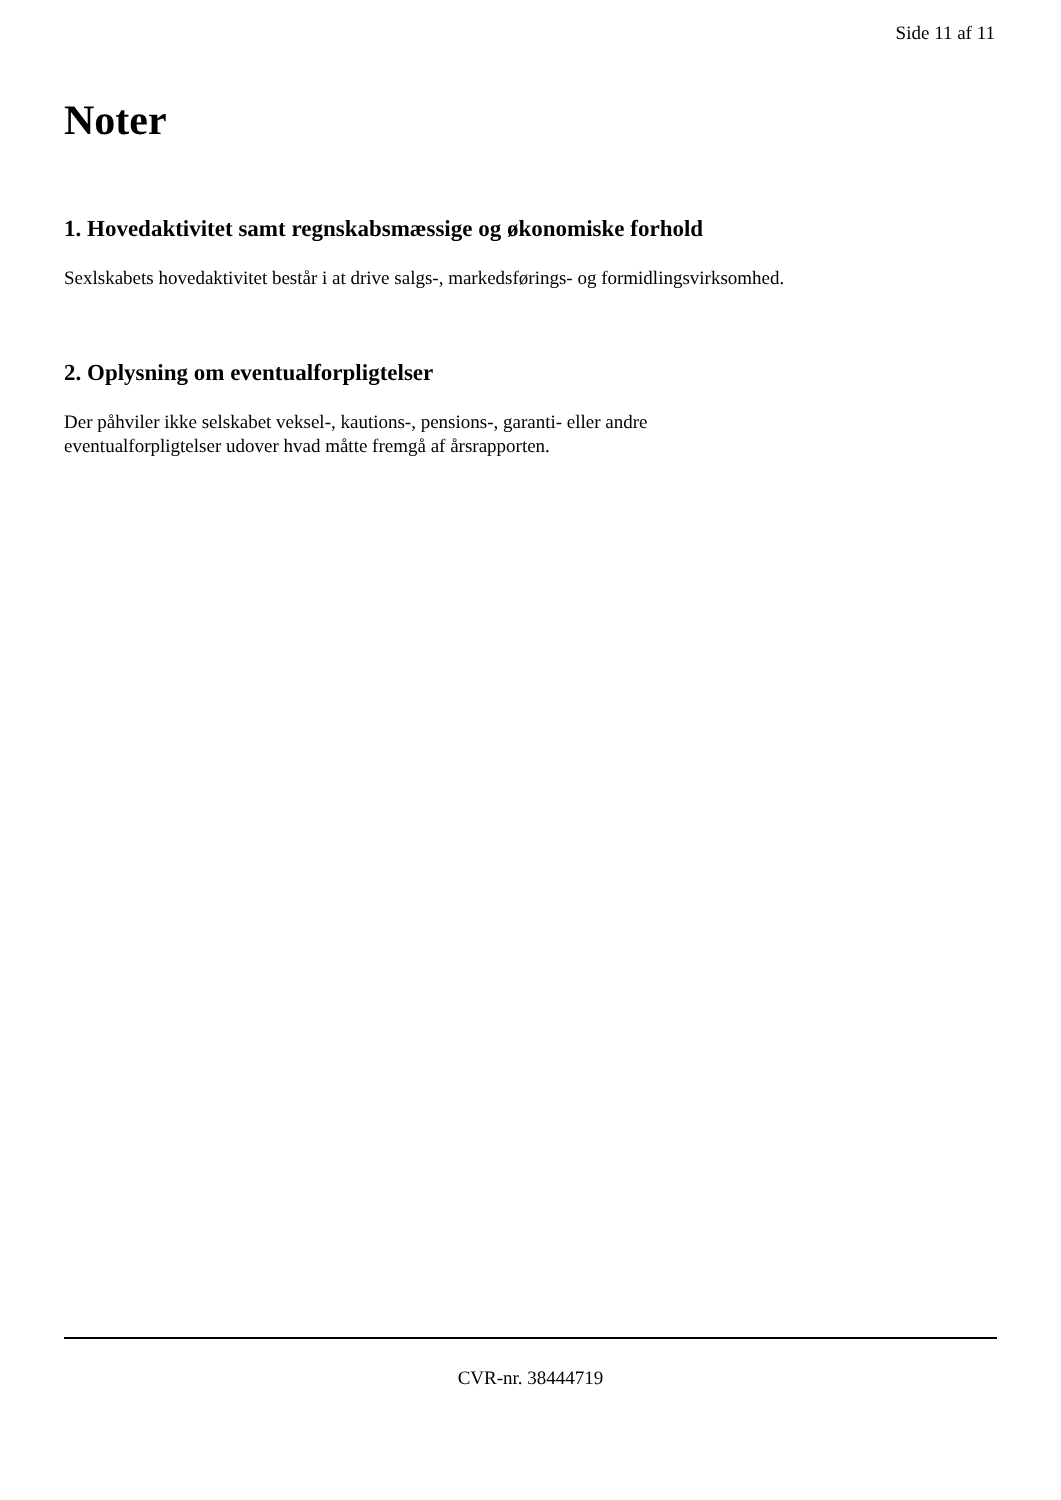Side 11 af 11
Noter
1. Hovedaktivitet samt regnskabsmæssige og økonomiske forhold
Sexlskabets hovedaktivitet består i at drive salgs-, markedsførings- og formidlingsvirksomhed.
2. Oplysning om eventualforpligtelser
Der påhviler ikke selskabet veksel-, kautions-, pensions-, garanti- eller andre
eventualforpligtelser udover hvad måtte fremgå af årsrapporten.
CVR-nr. 38444719